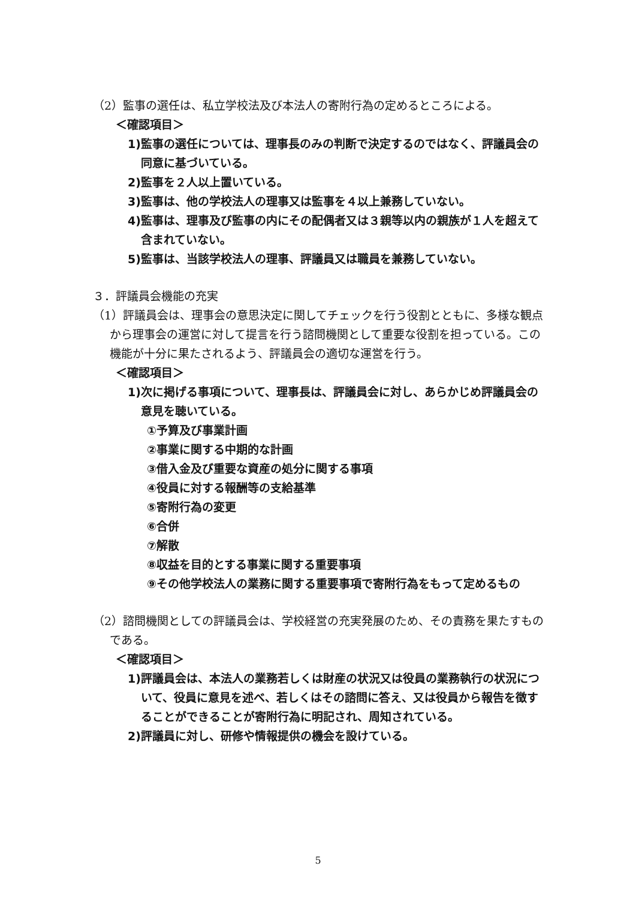（2）監事の選任は、私立学校法及び本法人の寄附行為の定めるところによる。
＜確認項目＞
1)監事の選任については、理事長のみの判断で決定するのではなく、評議員会の同意に基づいている。
2)監事を２人以上置いている。
3)監事は、他の学校法人の理事又は監事を４以上兼務していない。
4)監事は、理事及び監事の内にその配偶者又は３親等以内の親族が１人を超えて含まれていない。
5)監事は、当該学校法人の理事、評議員又は職員を兼務していない。
３．評議員会機能の充実
（1）評議員会は、理事会の意思決定に関してチェックを行う役割とともに、多様な観点から理事会の運営に対して提言を行う諮問機関として重要な役割を担っている。この機能が十分に果たされるよう、評議員会の適切な運営を行う。
＜確認項目＞
1)次に掲げる事項について、理事長は、評議員会に対し、あらかじめ評議員会の意見を聴いている。
①予算及び事業計画
②事業に関する中期的な計画
③借入金及び重要な資産の処分に関する事項
④役員に対する報酬等の支給基準
⑤寄附行為の変更
⑥合併
⑦解散
⑧収益を目的とする事業に関する重要事項
⑨その他学校法人の業務に関する重要事項で寄附行為をもって定めるもの
（2）諮問機関としての評議員会は、学校経営の充実発展のため、その責務を果たすものである。
＜確認項目＞
1)評議員会は、本法人の業務若しくは財産の状況又は役員の業務執行の状況について、役員に意見を述べ、若しくはその諮問に答え、又は役員から報告を徴することができることが寄附行為に明記され、周知されている。
2)評議員に対し、研修や情報提供の機会を設けている。
5